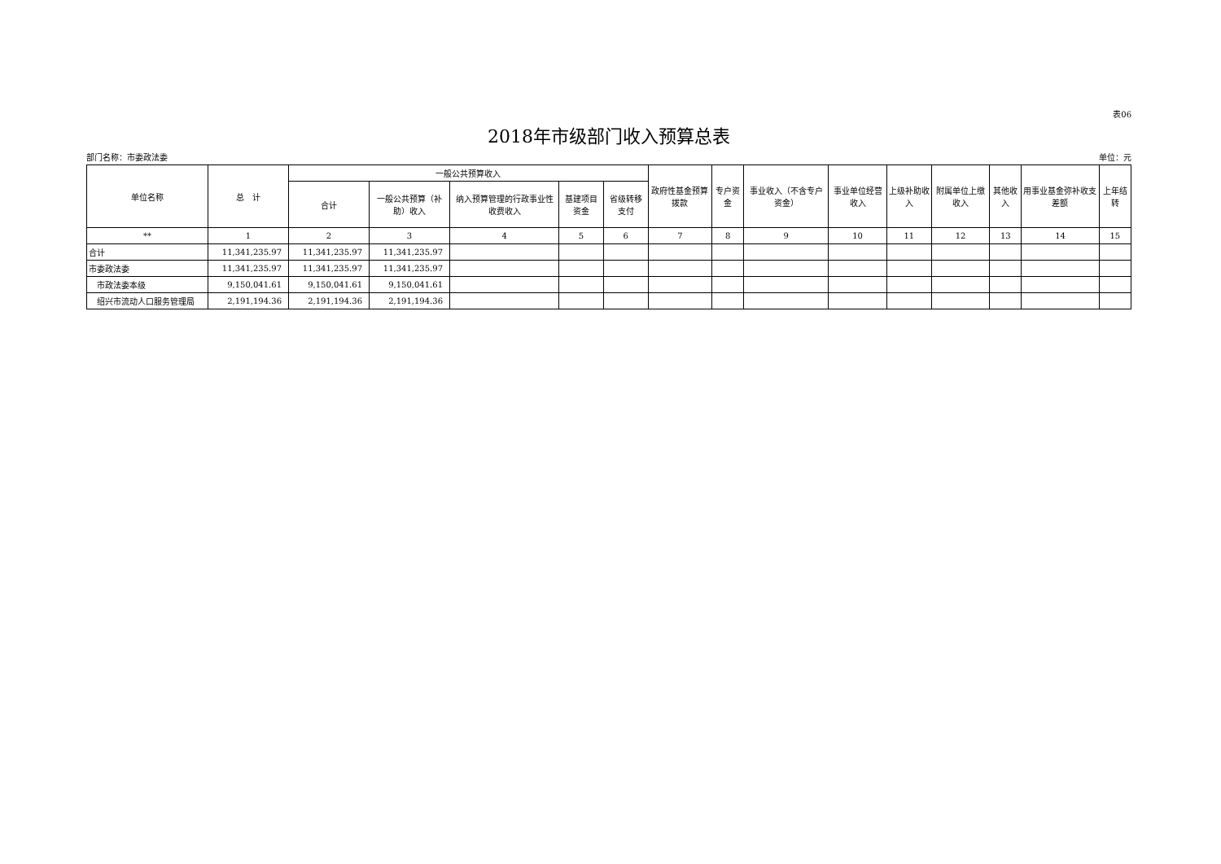表06
2018年市级部门收入预算总表
部门名称：市委政法委 单位：元
| 单位名称 | 总 计 | 一般公共预算收入 | | | | | 政府性基金预算拨款 | 专户资金 | 事业收入（不含专户资金） | 事业单位经营收入 | 上级补助收入 | 附属单位上缴收入 | 其他收入 | 用事业基金弥补收支差额 | 上年结转 |
| --- | --- | --- | --- | --- | --- | --- | --- | --- | --- | --- | --- | --- | --- | --- | --- |
| | | 合计 | 一般公共预算（补助）收入 | 纳入预算管理的行政事业性收费收入 | 基建项目资金 | 省级转移支付 | | | | | | | | | |
| ** | 1 | 2 | 3 | 4 | 5 | 6 | 7 | 8 | 9 | 10 | 11 | 12 | 13 | 14 | 15 |
| 合计 | 11,341,235.97 | 11,341,235.97 | 11,341,235.97 | | | | | | | | | | | | |
| 市委政法委 | 11,341,235.97 | 11,341,235.97 | 11,341,235.97 | | | | | | | | | | | | |
| 市政法委本级 | 9,150,041.61 | 9,150,041.61 | 9,150,041.61 | | | | | | | | | | | | |
| 绍兴市流动人口服务管理局 | 2,191,194.36 | 2,191,194.36 | 2,191,194.36 | | | | | | | | | | | | |